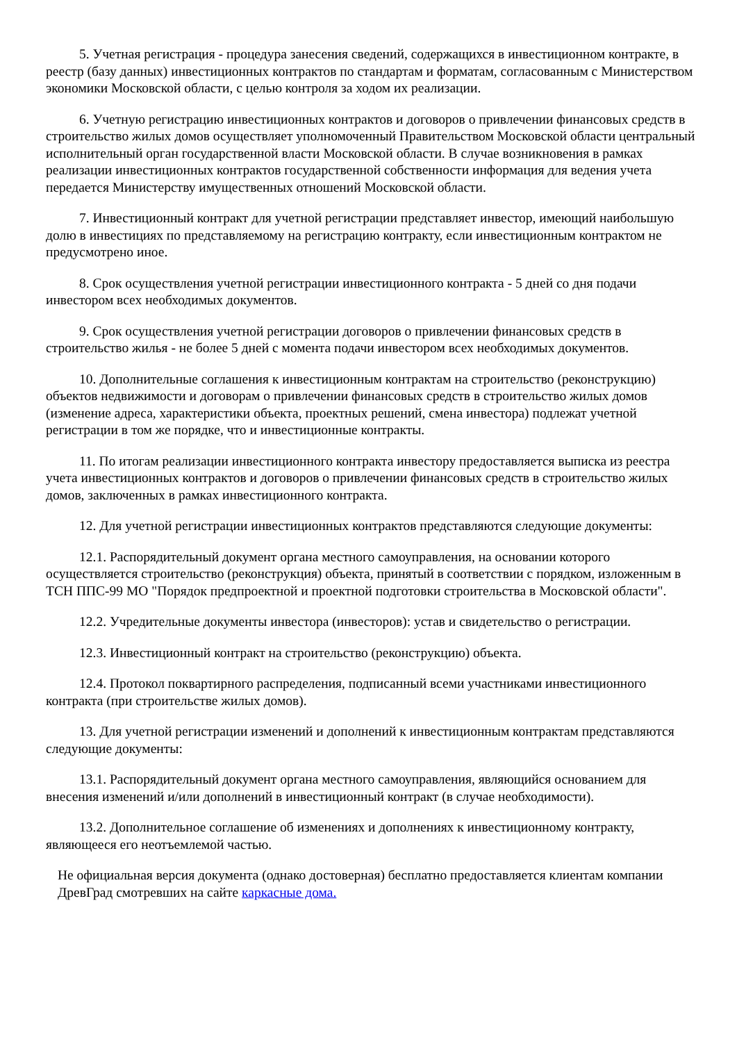5. Учетная регистрация - процедура занесения сведений, содержащихся в инвестиционном контракте, в реестр (базу данных) инвестиционных контрактов по стандартам и форматам, согласованным с Министерством экономики Московской области, с целью контроля за ходом их реализации.
6. Учетную регистрацию инвестиционных контрактов и договоров о привлечении финансовых средств в строительство жилых домов осуществляет уполномоченный Правительством Московской области центральный исполнительный орган государственной власти Московской области. В случае возникновения в рамках реализации инвестиционных контрактов государственной собственности информация для ведения учета передается Министерству имущественных отношений Московской области.
7. Инвестиционный контракт для учетной регистрации представляет инвестор, имеющий наибольшую долю в инвестициях по представляемому на регистрацию контракту, если инвестиционным контрактом не предусмотрено иное.
8. Срок осуществления учетной регистрации инвестиционного контракта - 5 дней со дня подачи инвестором всех необходимых документов.
9. Срок осуществления учетной регистрации договоров о привлечении финансовых средств в строительство жилья - не более 5 дней с момента подачи инвестором всех необходимых документов.
10. Дополнительные соглашения к инвестиционным контрактам на строительство (реконструкцию) объектов недвижимости и договорам о привлечении финансовых средств в строительство жилых домов (изменение адреса, характеристики объекта, проектных решений, смена инвестора) подлежат учетной регистрации в том же порядке, что и инвестиционные контракты.
11. По итогам реализации инвестиционного контракта инвестору предоставляется выписка из реестра учета инвестиционных контрактов и договоров о привлечении финансовых средств в строительство жилых домов, заключенных в рамках инвестиционного контракта.
12. Для учетной регистрации инвестиционных контрактов представляются следующие документы:
12.1. Распорядительный документ органа местного самоуправления, на основании которого осуществляется строительство (реконструкция) объекта, принятый в соответствии с порядком, изложенным в ТСН ППС-99 МО "Порядок предпроектной и проектной подготовки строительства в Московской области".
12.2. Учредительные документы инвестора (инвесторов): устав и свидетельство о регистрации.
12.3. Инвестиционный контракт на строительство (реконструкцию) объекта.
12.4. Протокол поквартирного распределения, подписанный всеми участниками инвестиционного контракта (при строительстве жилых домов).
13. Для учетной регистрации изменений и дополнений к инвестиционным контрактам представляются следующие документы:
13.1. Распорядительный документ органа местного самоуправления, являющийся основанием для внесения изменений и/или дополнений в инвестиционный контракт (в случае необходимости).
13.2. Дополнительное соглашение об изменениях и дополнениях к инвестиционному контракту, являющееся его неотъемлемой частью.
Не официальная версия документа (однако достоверная) бесплатно предоставляется клиентам компании ДревГрад смотревших на сайте каркасные дома.